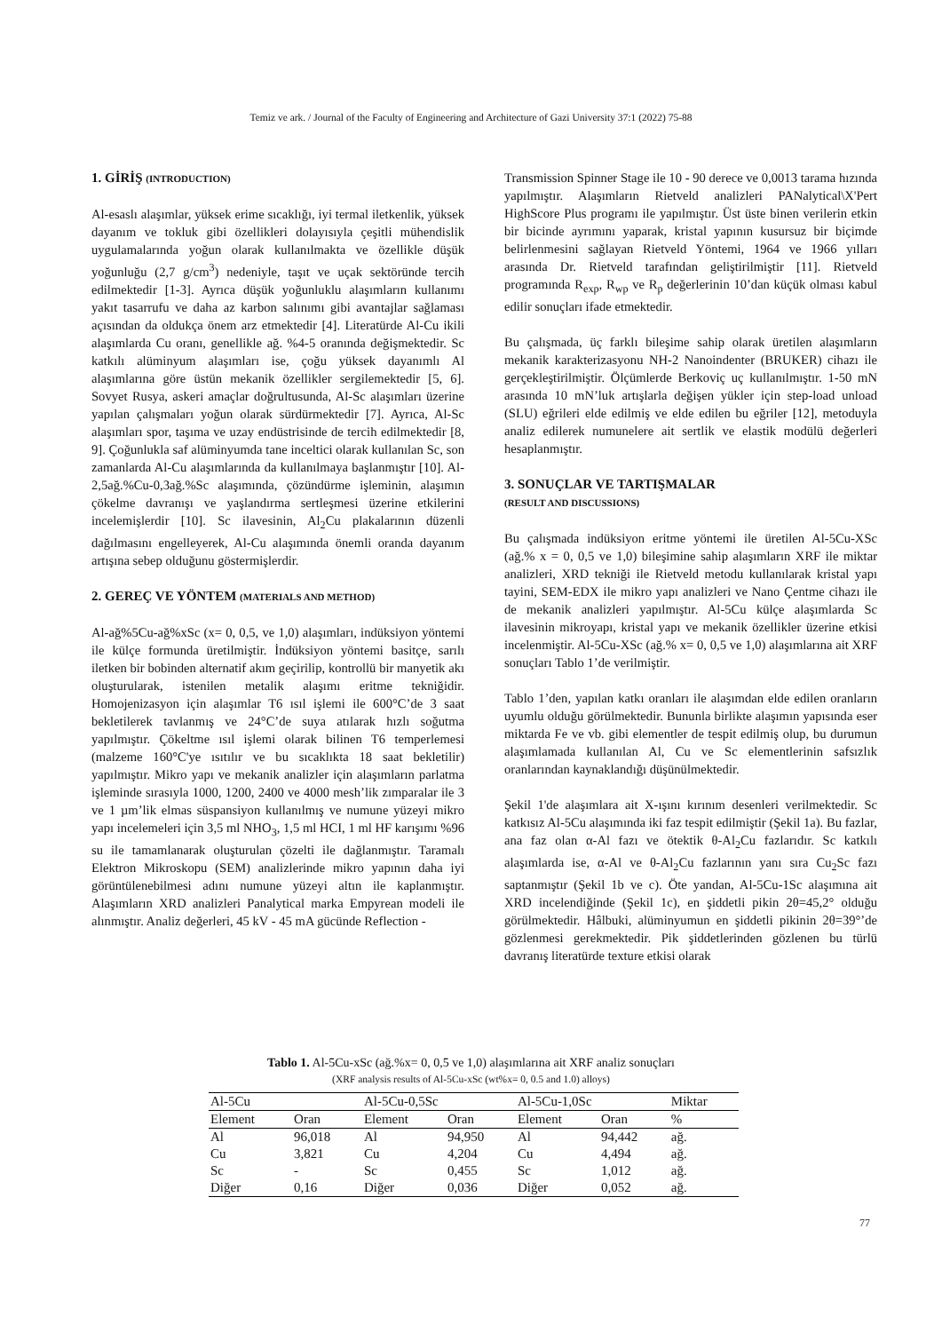Temiz ve ark. / Journal of the Faculty of Engineering and Architecture of Gazi University 37:1 (2022) 75-88
1. GİRİŞ (INTRODUCTION)
Al-esaslı alaşımlar, yüksek erime sıcaklığı, iyi termal iletkenlik, yüksek dayanım ve tokluk gibi özellikleri dolayısıyla çeşitli mühendislik uygulamalarında yoğun olarak kullanılmakta ve özellikle düşük yoğunluğu (2,7 g/cm<sup>3</sup>) nedeniyle, taşıt ve uçak sektöründe tercih edilmektedir [1-3]. Ayrıca düşük yoğunluklu alaşımların kullanımı yakıt tasarrufu ve daha az karbon salınımı gibi avantajlar sağlaması açısından da oldukça önem arz etmektedir [4]. Literatürde Al-Cu ikili alaşımlarda Cu oranı, genellikle ağ. %4-5 oranında değişmektedir. Sc katkılı alüminyum alaşımları ise, çoğu yüksek dayanımlı Al alaşımlarına göre üstün mekanik özellikler sergilemektedir [5, 6]. Sovyet Rusya, askeri amaçlar doğrultusunda, Al-Sc alaşımları üzerine yapılan çalışmaları yoğun olarak sürdürmektedir [7]. Ayrıca, Al-Sc alaşımları spor, taşıma ve uzay endüstrisinde de tercih edilmektedir [8, 9]. Çoğunlukla saf alüminyumda tane inceltici olarak kullanılan Sc, son zamanlarda Al-Cu alaşımlarında da kullanılmaya başlanmıştır [10]. Al-2,5ağ.%Cu-0,3ağ.%Sc alaşımında, çözündürme işleminin, alaşımın çökelme davranışı ve yaşlandırma sertleşmesi üzerine etkilerini incelemişlerdir [10]. Sc ilavesinin, Al<sub>2</sub>Cu plakalarının düzenli dağılmasını engelleyerek, Al-Cu alaşımında önemli oranda dayanım artışına sebep olduğunu göstermişlerdir.
2. GEREÇ VE YÖNTEM (MATERIALS AND METHOD)
Al-ağ%5Cu-ağ%xSc (x= 0, 0,5, ve 1,0) alaşımları, indüksiyon yöntemi ile külçe formunda üretilmiştir. İndüksiyon yöntemi basitçe, sarılı iletken bir bobinden alternatif akım geçirilip, kontrollü bir manyetik akı oluşturularak, istenilen metalik alaşımı eritme tekniğidir. Homojenizasyon için alaşımlar T6 ısıl işlemi ile 600°C’de 3 saat bekletilerek tavlanmış ve 24°C’de suya atılarak hızlı soğutma yapılmıştır. Çökeltme ısıl işlemi olarak bilinen T6 temperlemesi (malzeme 160°C'ye ısıtılır ve bu sıcaklıkta 18 saat bekletilir) yapılmıştır. Mikro yapı ve mekanik analizler için alaşımların parlatma işleminde sırasıyla 1000, 1200, 2400 ve 4000 mesh’lik zımparalar ile 3 ve 1 µm’lik elmas süspansiyon kullanılmış ve numune yüzeyi mikro yapı incelemeleri için 3,5 ml NHO<sub>3</sub>, 1,5 ml HCI, 1 ml HF karışımı %96 su ile tamamlanarak oluşturulan çözelti ile dağlanmıştır. Taramalı Elektron Mikroskopu (SEM) analizlerinde mikro yapının daha iyi görüntülenebilmesi adını numune yüzeyi altın ile kaplanmıştır. Alaşımların XRD analizleri Panalytical marka Empyrean modeli ile alınmıştır. Analiz değerleri, 45 kV - 45 mA gücünde Reflection -
Transmission Spinner Stage ile 10 - 90 derece ve 0,0013 tarama hızında yapılmıştır. Alaşımların Rietveld analizleri PANalytical\X'Pert HighScore Plus programı ile yapılmıştır. Üst üste binen verilerin etkin bir bicinde ayrımını yaparak, kristal yapının kusursuz bir biçimde belirlenmesini sağlayan Rietveld Yöntemi, 1964 ve 1966 yılları arasında Dr. Rietveld tarafından geliştirilmiştir [11]. Rietveld programında R<sub>exp</sub>, R<sub>wp</sub> ve R<sub>p</sub> değerlerinin 10’dan küçük olması kabul edilir sonuçları ifade etmektedir.
Bu çalışmada, üç farklı bileşime sahip olarak üretilen alaşımların mekanik karakterizasyonu NH-2 Nanoindenter (BRUKER) cihazı ile gerçekleştirilmiştir. Ölçümlerde Berkoviç uç kullanılmıştır. 1-50 mN arasında 10 mN’luk artışlarla değişen yükler için step-load unload (SLU) eğrileri elde edilmiş ve elde edilen bu eğriler [12], metoduyla analiz edilerek numunelere ait sertlik ve elastik modülü değerleri hesaplanmıştır.
3. SONUÇLAR VE TARTIŞMALAR
(RESULT AND DISCUSSIONS)
Bu çalışmada indüksiyon eritme yöntemi ile üretilen Al-5Cu-XSc (ağ.% x = 0, 0,5 ve 1,0) bileşimine sahip alaşımların XRF ile miktar analizleri, XRD tekniği ile Rietveld metodu kullanılarak kristal yapı tayini, SEM-EDX ile mikro yapı analizleri ve Nano Çentme cihazı ile de mekanik analizleri yapılmıştır. Al-5Cu külçe alaşımlarda Sc ilavesinin mikroyapı, kristal yapı ve mekanik özellikler üzerine etkisi incelenmiştir. Al-5Cu-XSc (ağ.% x= 0, 0,5 ve 1,0) alaşımlarına ait XRF sonuçları Tablo 1’de verilmiştir.
Tablo 1’den, yapılan katkı oranları ile alaşımdan elde edilen oranların uyumlu olduğu görülmektedir. Bununla birlikte alaşımın yapısında eser miktarda Fe ve vb. gibi elementler de tespit edilmiş olup, bu durumun alaşımlamada kullanılan Al, Cu ve Sc elementlerinin safsızlık oranlarından kaynaklandığı düşünülmektedir.
Şekil 1'de alaşımlara ait X-ışını kırınım desenleri verilmektedir. Sc katkısız Al-5Cu alaşımında iki faz tespit edilmiştir (Şekil 1a). Bu fazlar, ana faz olan α-Al fazı ve ötektik θ-Al<sub>2</sub>Cu fazlarıdır. Sc katkılı alaşımlarda ise, α-Al ve θ-Al<sub>2</sub>Cu fazlarının yanı sıra Cu<sub>2</sub>Sc fazı saptanmıştır (Şekil 1b ve c). Öte yandan, Al-5Cu-1Sc alaşımına ait XRD incelendiğinde (Şekil 1c), en şiddetli pikin 2θ=45,2° olduğu görülmektedir. Hâlbuki, alüminyumun en şiddetli pikinin 2θ=39°’de gözlenmesi gerekmektedir. Pik şiddetlerinden gözlenen bu türlü davranış literatürde texture etkisi olarak
Tablo 1. Al-5Cu-xSc (ağ.%x= 0, 0,5 ve 1,0) alaşımlarına ait XRF analiz sonuçları
(XRF analysis results of Al-5Cu-xSc (wt%x= 0, 0.5 and 1.0) alloys)
| Al-5Cu | | Al-5Cu-0,5Sc | | Al-5Cu-1,0Sc | | Miktar |
| Element | Oran | Element | Oran | Element | Oran | % |
| Al | 96,018 | Al | 94,950 | Al | 94,442 | ağ. |
| Cu | 3,821 | Cu | 4,204 | Cu | 4,494 | ağ. |
| Sc | - | Sc | 0,455 | Sc | 1,012 | ağ. |
| Diğer | 0,16 | Diğer | 0,036 | Diğer | 0,052 | ağ. |
77